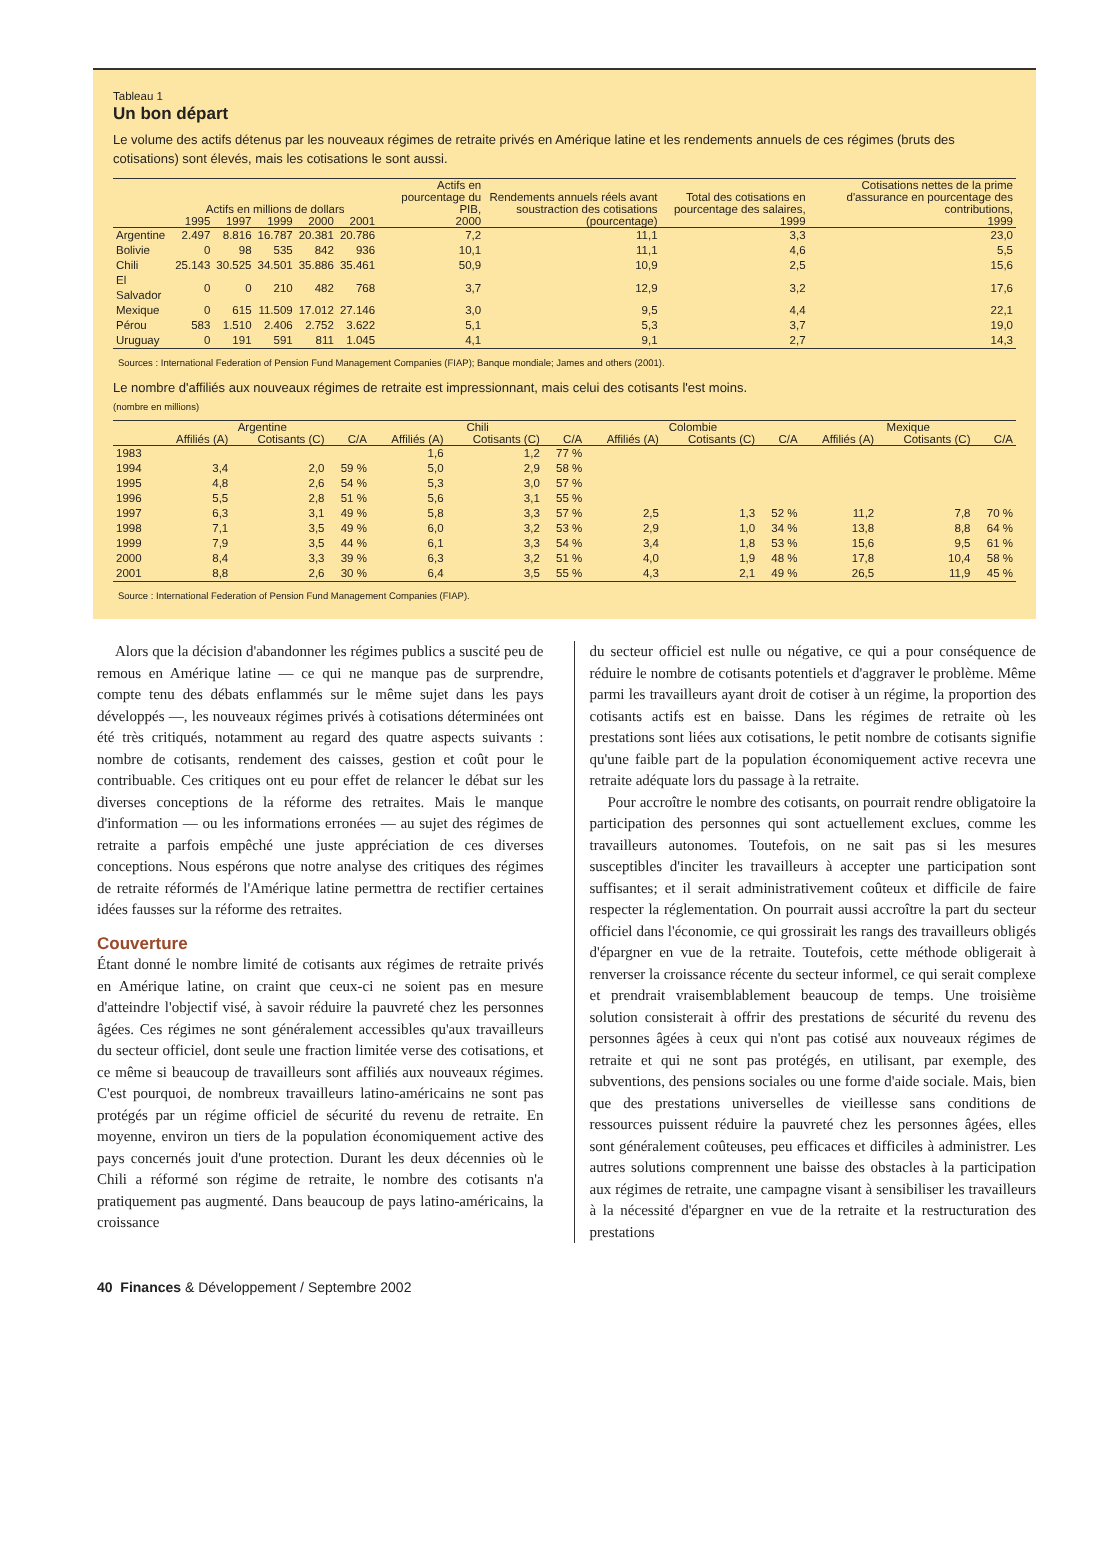Tableau 1
Un bon départ
Le volume des actifs détenus par les nouveaux régimes de retraite privés en Amérique latine et les rendements annuels de ces régimes (bruts des cotisations) sont élevés, mais les cotisations le sont aussi.
| | Actifs en millions de dollars | | | | | Actifs en pourcentage du PIB, | Rendements annuels réels avant soustraction des cotisations | Total des cotisations en pourcentage des salaires, | Cotisations nettes de la prime d'assurance en pourcentage des contributions, |
| --- | --- | --- | --- | --- | --- | --- | --- | --- | --- |
| | 1995 | 1997 | 1999 | 2000 | 2001 | 2000 | (pourcentage) | 1999 | 1999 |
| Argentine | 2.497 | 8.816 | 16.787 | 20.381 | 20.786 | 7,2 | 11,1 | 3,3 | 23,0 |
| Bolivie | 0 | 98 | 535 | 842 | 936 | 10,1 | 11,1 | 4,6 | 5,5 |
| Chili | 25.143 | 30.525 | 34.501 | 35.886 | 35.461 | 50,9 | 10,9 | 2,5 | 15,6 |
| El Salvador | 0 | 0 | 210 | 482 | 768 | 3,7 | 12,9 | 3,2 | 17,6 |
| Mexique | 0 | 615 | 11.509 | 17.012 | 27.146 | 3,0 | 9,5 | 4,4 | 22,1 |
| Pérou | 583 | 1.510 | 2.406 | 2.752 | 3.622 | 5,1 | 5,3 | 3,7 | 19,0 |
| Uruguay | 0 | 191 | 591 | 811 | 1.045 | 4,1 | 9,1 | 2,7 | 14,3 |
Sources : International Federation of Pension Fund Management Companies (FIAP); Banque mondiale; James and others (2001).
Le nombre d'affiliés aux nouveaux régimes de retraite est impressionnant, mais celui des cotisants l'est moins.
(nombre en millions)
| | Argentine | | | Chili | | | Colombie | | | Mexique | | |
| --- | --- | --- | --- | --- | --- | --- | --- | --- | --- | --- | --- | --- |
| | Affiliés (A) | Cotisants (C) | C/A | Affiliés (A) | Cotisants (C) | C/A | Affiliés (A) | Cotisants (C) | C/A | Affiliés (A) | Cotisants (C) | C/A |
| 1983 | | | | 1,6 | 1,2 | 77 % | | | | | | |
| 1994 | 3,4 | 2,0 | 59 % | 5,0 | 2,9 | 58 % | | | | | | |
| 1995 | 4,8 | 2,6 | 54 % | 5,3 | 3,0 | 57 % | | | | | | |
| 1996 | 5,5 | 2,8 | 51 % | 5,6 | 3,1 | 55 % | | | | | | |
| 1997 | 6,3 | 3,1 | 49 % | 5,8 | 3,3 | 57 % | 2,5 | 1,3 | 52 % | 11,2 | 7,8 | 70 % |
| 1998 | 7,1 | 3,5 | 49 % | 6,0 | 3,2 | 53 % | 2,9 | 1,0 | 34 % | 13,8 | 8,8 | 64 % |
| 1999 | 7,9 | 3,5 | 44 % | 6,1 | 3,3 | 54 % | 3,4 | 1,8 | 53 % | 15,6 | 9,5 | 61 % |
| 2000 | 8,4 | 3,3 | 39 % | 6,3 | 3,2 | 51 % | 4,0 | 1,9 | 48 % | 17,8 | 10,4 | 58 % |
| 2001 | 8,8 | 2,6 | 30 % | 6,4 | 3,5 | 55 % | 4,3 | 2,1 | 49 % | 26,5 | 11,9 | 45 % |
Source : International Federation of Pension Fund Management Companies (FIAP).
Alors que la décision d'abandonner les régimes publics a suscité peu de remous en Amérique latine — ce qui ne manque pas de surprendre, compte tenu des débats enflammés sur le même sujet dans les pays développés —, les nouveaux régimes privés à cotisations déterminées ont été très critiqués, notamment au regard des quatre aspects suivants : nombre de cotisants, rendement des caisses, gestion et coût pour le contribuable. Ces critiques ont eu pour effet de relancer le débat sur les diverses conceptions de la réforme des retraites. Mais le manque d'information — ou les informations erronées — au sujet des régimes de retraite a parfois empêché une juste appréciation de ces diverses conceptions. Nous espérons que notre analyse des critiques des régimes de retraite réformés de l'Amérique latine permettra de rectifier certaines idées fausses sur la réforme des retraites.
Couverture
Étant donné le nombre limité de cotisants aux régimes de retraite privés en Amérique latine, on craint que ceux-ci ne soient pas en mesure d'atteindre l'objectif visé, à savoir réduire la pauvreté chez les personnes âgées. Ces régimes ne sont généralement accessibles qu'aux travailleurs du secteur officiel, dont seule une fraction limitée verse des cotisations, et ce même si beaucoup de travailleurs sont affiliés aux nouveaux régimes. C'est pourquoi, de nombreux travailleurs latino-américains ne sont pas protégés par un régime officiel de sécurité du revenu de retraite. En moyenne, environ un tiers de la population économiquement active des pays concernés jouit d'une protection. Durant les deux décennies où le Chili a réformé son régime de retraite, le nombre des cotisants n'a pratiquement pas augmenté. Dans beaucoup de pays latino-américains, la croissance
du secteur officiel est nulle ou négative, ce qui a pour conséquence de réduire le nombre de cotisants potentiels et d'aggraver le problème. Même parmi les travailleurs ayant droit de cotiser à un régime, la proportion des cotisants actifs est en baisse. Dans les régimes de retraite où les prestations sont liées aux cotisations, le petit nombre de cotisants signifie qu'une faible part de la population économiquement active recevra une retraite adéquate lors du passage à la retraite.
Pour accroître le nombre des cotisants, on pourrait rendre obligatoire la participation des personnes qui sont actuellement exclues, comme les travailleurs autonomes. Toutefois, on ne sait pas si les mesures susceptibles d'inciter les travailleurs à accepter une participation sont suffisantes; et il serait administrativement coûteux et difficile de faire respecter la réglementation. On pourrait aussi accroître la part du secteur officiel dans l'économie, ce qui grossirait les rangs des travailleurs obligés d'épargner en vue de la retraite. Toutefois, cette méthode obligerait à renverser la croissance récente du secteur informel, ce qui serait complexe et prendrait vraisemblablement beaucoup de temps. Une troisième solution consisterait à offrir des prestations de sécurité du revenu des personnes âgées à ceux qui n'ont pas cotisé aux nouveaux régimes de retraite et qui ne sont pas protégés, en utilisant, par exemple, des subventions, des pensions sociales ou une forme d'aide sociale. Mais, bien que des prestations universelles de vieillesse sans conditions de ressources puissent réduire la pauvreté chez les personnes âgées, elles sont généralement coûteuses, peu efficaces et difficiles à administrer. Les autres solutions comprennent une baisse des obstacles à la participation aux régimes de retraite, une campagne visant à sensibiliser les travailleurs à la nécessité d'épargner en vue de la retraite et la restructuration des prestations
40 Finances & Développement / Septembre 2002